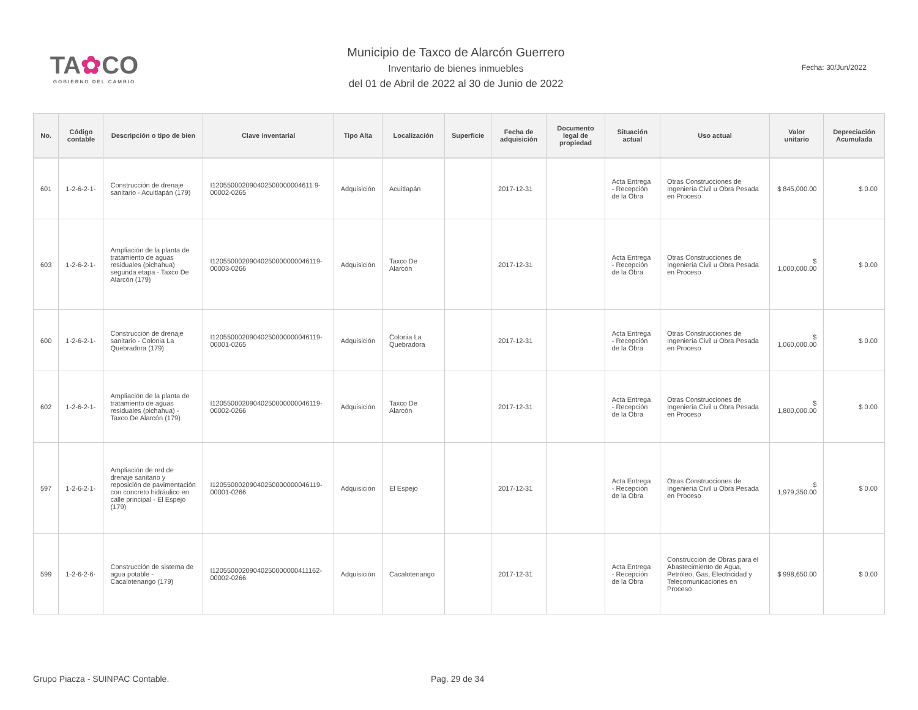TA✿CO
GOBIERNO DEL CAMBIO
Municipio de Taxco de Alarcón Guerrero
Inventario de bienes inmuebles
del 01 de Abril de 2022 al 30 de Junio de 2022
Fecha: 30/Jun/2022
| No. | Código contable | Descripción o tipo de bien | Clave inventarial | Tipo Alta | Localización | Superficie | Fecha de adquisición | Documento legal de propiedad | Situación actual | Uso actual | Valor unitario | Depreciación Acumulada |
| --- | --- | --- | --- | --- | --- | --- | --- | --- | --- | --- | --- | --- |
| 601 | 1-2-6-2-1- | Construcción de drenaje sanitario - Acuitlapán (179) | I120550002090402500000004611 9-00002-0265 | Adquisición | Acuitlapán | | 2017-12-31 | | Acta Entrega - Recepción de la Obra | Otras Construcciones de Ingeniería Civil u Obra Pesada en Proceso | $ 845,000.00 | $ 0.00 |
| 603 | 1-2-6-2-1- | Ampliación de la planta de tratamiento de aguas residuales (pichahua) segunda etapa - Taxco De Alarcón (179) | I12055000209040250000000046119-00003-0266 | Adquisición | Taxco De Alarcón | | 2017-12-31 | | Acta Entrega - Recepción de la Obra | Otras Construcciones de Ingeniería Civil u Obra Pesada en Proceso | $ 1,000,000.00 | $ 0.00 |
| 600 | 1-2-6-2-1- | Construcción de drenaje sanitario - Colonia La Quebradora (179) | I12055000209040250000000046119-00001-0265 | Adquisición | Colonia La Quebradora | | 2017-12-31 | | Acta Entrega - Recepción de la Obra | Otras Construcciones de Ingeniería Civil u Obra Pesada en Proceso | $ 1,060,000.00 | $ 0.00 |
| 602 | 1-2-6-2-1- | Ampliación de la planta de tratamiento de aguas residuales (pichahua) - Taxco De Alarcón (179) | I12055000209040250000000046119-00002-0266 | Adquisición | Taxco De Alarcón | | 2017-12-31 | | Acta Entrega - Recepción de la Obra | Otras Construcciones de Ingeniería Civil u Obra Pesada en Proceso | $ 1,800,000.00 | $ 0.00 |
| 597 | 1-2-6-2-1- | Ampliación de red de drenaje sanitario y reposición de pavimentación con concreto hidráulico en calle principal - El Espejo (179) | I12055000209040250000000046119-00001-0266 | Adquisición | El Espejo | | 2017-12-31 | | Acta Entrega - Recepción de la Obra | Otras Construcciones de Ingeniería Civil u Obra Pesada en Proceso | $ 1,979,350.00 | $ 0.00 |
| 599 | 1-2-6-2-6- | Construcción de sistema de agua potable - Cacalotenango (179) | I12055000209040250000000411162-00002-0266 | Adquisición | Cacalotenango | | 2017-12-31 | | Acta Entrega - Recepción de la Obra | Construcción de Obras para el Abastecimiento de Agua, Petróleo, Gas, Electricidad y Telecomunicaciones en Proceso | $ 998,650.00 | $ 0.00 |
Grupo Piacza - SUINPAC Contable. Pag. 29 de 34